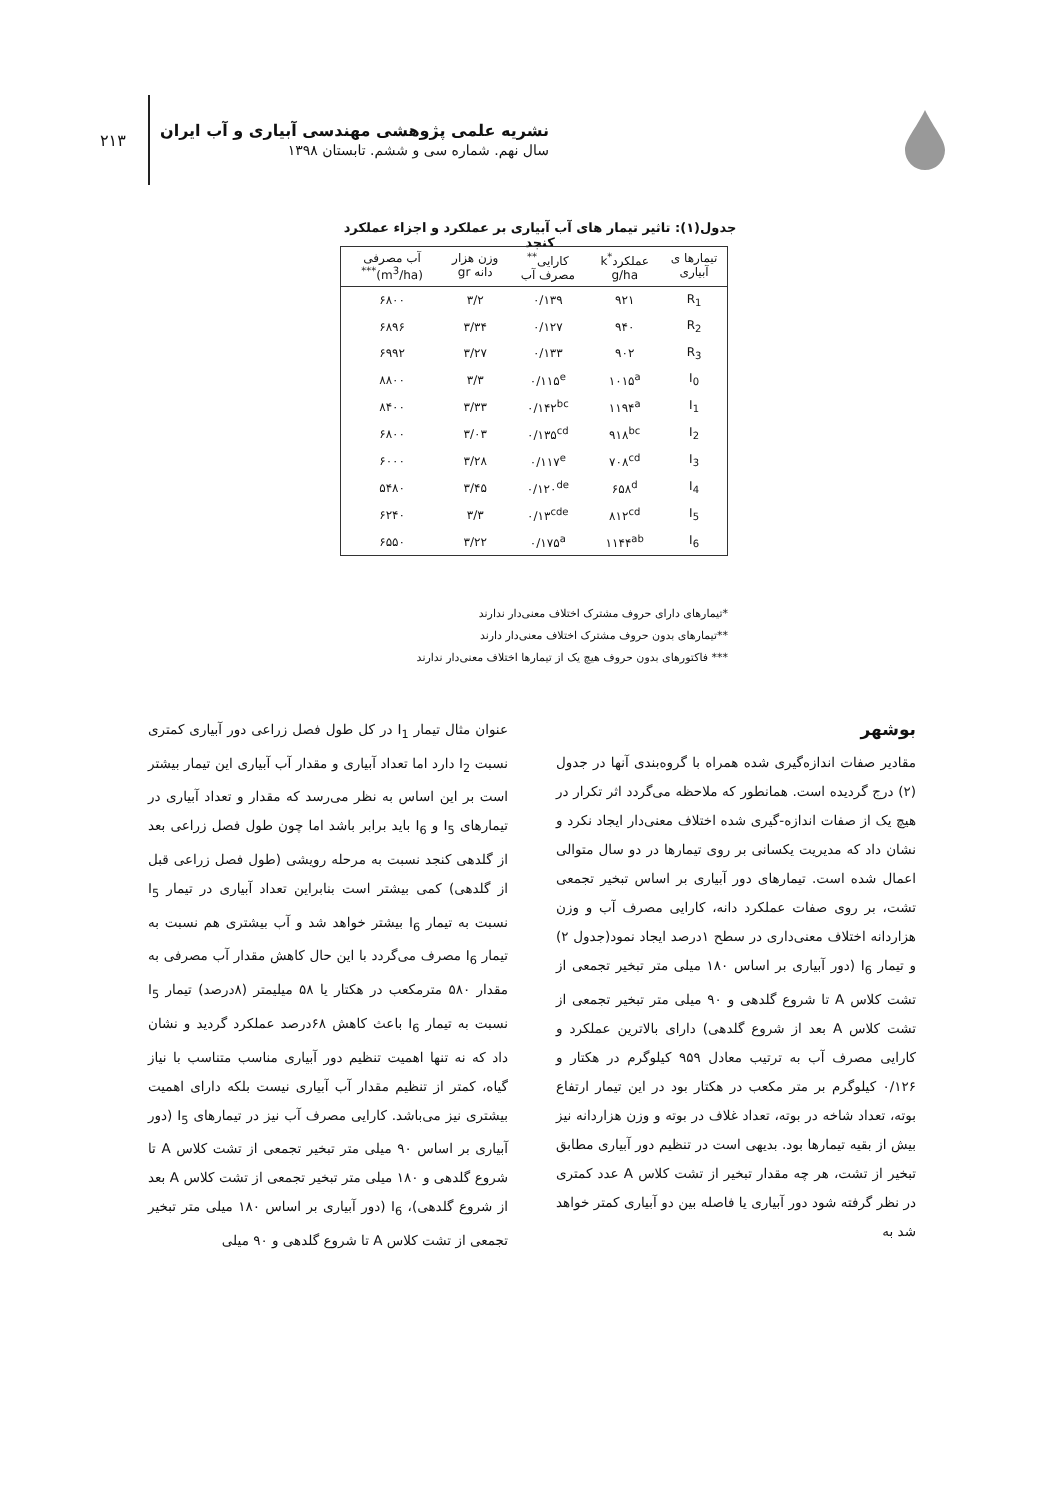۲۱۳
نشریه علمی پژوهشی مهندسی آبیاری و آب ایران
سال نهم. شماره سی و ششم. تابستان ۱۳۹۸
جدول(۱): تاثیر تیمار های آب آبیاری بر عملکرد و اجزاء عملکرد کنجد
| تیمارها ی آبیاری | عملکرد<sup>*</sup>k g/ha | کارایی<sup>**</sup> مصرف آب | وزن هزار دانه gr | آب مصرفی (m<sup>3</sup>/ha)<sup>***</sup> |
| --- | --- | --- | --- | --- |
| R<sub>1</sub> | ۹۲۱ | ۰/۱۳۹ | ۳/۲ | ۶۸۰۰ |
| R<sub>2</sub> | ۹۴۰ | ۰/۱۲۷ | ۳/۳۴ | ۶۸۹۶ |
| R<sub>3</sub> | ۹۰۲ | ۰/۱۳۳ | ۳/۲۷ | ۶۹۹۲ |
| I<sub>0</sub> | ۱۰۱۵<sup>a</sup> | ۰/۱۱۵<sup>e</sup> | ۳/۳ | ۸۸۰۰ |
| I<sub>1</sub> | ۱۱۹۴<sup>a</sup> | ۰/۱۴۲<sup>bc</sup> | ۳/۳۳ | ۸۴۰۰ |
| I<sub>2</sub> | ۹۱۸<sup>bc</sup> | ۰/۱۳۵<sup>cd</sup> | ۳/۰۳ | ۶۸۰۰ |
| I<sub>3</sub> | ۷۰۸<sup>cd</sup> | ۰/۱۱۷<sup>e</sup> | ۳/۲۸ | ۶۰۰۰ |
| I<sub>4</sub> | ۶۵۸<sup>d</sup> | ۰/۱۲۰<sup>de</sup> | ۳/۴۵ | ۵۴۸۰ |
| I<sub>5</sub> | ۸۱۲<sup>cd</sup> | ۰/۱۳<sup>cde</sup> | ۳/۳ | ۶۲۴۰ |
| I<sub>6</sub> | ۱۱۴۴<sup>ab</sup> | ۰/۱۷۵<sup>a</sup> | ۳/۲۲ | ۶۵۵۰ |
*تیمارهای دارای حروف مشترک اختلاف معنی‌دار ندارند
**تیمارهای بدون حروف مشترک اختلاف معنی‌دار دارند
*** فاکتورهای بدون حروف هیچ یک از تیمارها اختلاف معنی‌دار ندارند
بوشهر
مقادیر صفات اندازه‌گیری شده همراه با گروه‌بندی آنها در جدول (۲) درج گردیده است. همانطور که ملاحظه می‌گردد اثر تکرار در هیچ یک از صفات اندازه-گیری شده اختلاف معنی‌دار ایجاد نکرد و نشان داد که مدیریت یکسانی بر روی تیمارها در دو سال متوالی اعمال شده است. تیمارهای دور آبیاری بر اساس تبخیر تجمعی تشت، بر روی صفات عملکرد دانه، کارایی مصرف آب و وزن هزاردانه اختلاف معنی‌داری در سطح ۱درصد ایجاد نمود(جدول ۲) و تیمار I<sub>6</sub> (دور آبیاری بر اساس ۱۸۰ میلی متر تبخیر تجمعی از تشت کلاس A تا شروع گلدهی و ۹۰ میلی متر تبخیر تجمعی از تشت کلاس A بعد از شروع گلدهی) دارای بالاترین عملکرد و کارایی مصرف آب به ترتیب معادل ۹۵۹ کیلوگرم در هکتار و ۰/۱۲۶ کیلوگرم بر متر مکعب در هکتار بود در این تیمار ارتفاع بوته، تعداد شاخه در بوته، تعداد غلاف در بوته و وزن هزاردانه نیز بیش از بقیه تیمارها بود. بدیهی است در تنظیم دور آبیاری مطابق تبخیر از تشت، هر چه مقدار تبخیر از تشت کلاس A عدد کمتری در نظر گرفته شود دور آبیاری یا فاصله بین دو آبیاری کمتر خواهد شد به
عنوان مثال تیمار I<sub>1</sub> در کل طول فصل زراعی دور آبیاری کمتری نسبت I<sub>2</sub> دارد اما تعداد آبیاری و مقدار آب آبیاری این تیمار بیشتر است بر این اساس به نظر می‌رسد که مقدار و تعداد آبیاری در تیمارهای I<sub>5</sub> و I<sub>6</sub> باید برابر باشد اما چون طول فصل زراعی بعد از گلدهی کنجد نسبت به مرحله رویشی (طول فصل زراعی قبل از گلدهی) کمی بیشتر است بنابراین تعداد آبیاری در تیمار I<sub>5</sub> نسبت به تیمار I<sub>6</sub> بیشتر خواهد شد و آب بیشتری هم نسبت به تیمار I<sub>6</sub> مصرف می‌گردد با این حال کاهش مقدار آب مصرفی به مقدار ۵۸۰ مترمکعب در هکتار یا ۵۸ میلیمتر (۸درصد) تیمار I<sub>5</sub> نسبت به تیمار I<sub>6</sub> باعث کاهش ۶۸درصد عملکرد گردید و نشان داد که نه تنها اهمیت تنظیم دور آبیاری مناسب متناسب با نیاز گیاه، کمتر از تنظیم مقدار آب آبیاری نیست بلکه دارای اهمیت بیشتری نیز می‌باشد. کارایی مصرف آب نیز در تیمارهای I<sub>5</sub> (دور آبیاری بر اساس ۹۰ میلی متر تبخیر تجمعی از تشت کلاس A تا شروع گلدهی و ۱۸۰ میلی متر تبخیر تجمعی از تشت کلاس A بعد از شروع گلدهی)، I<sub>6</sub> (دور آبیاری بر اساس ۱۸۰ میلی متر تبخیر تجمعی از تشت کلاس A تا شروع گلدهی و ۹۰ میلی